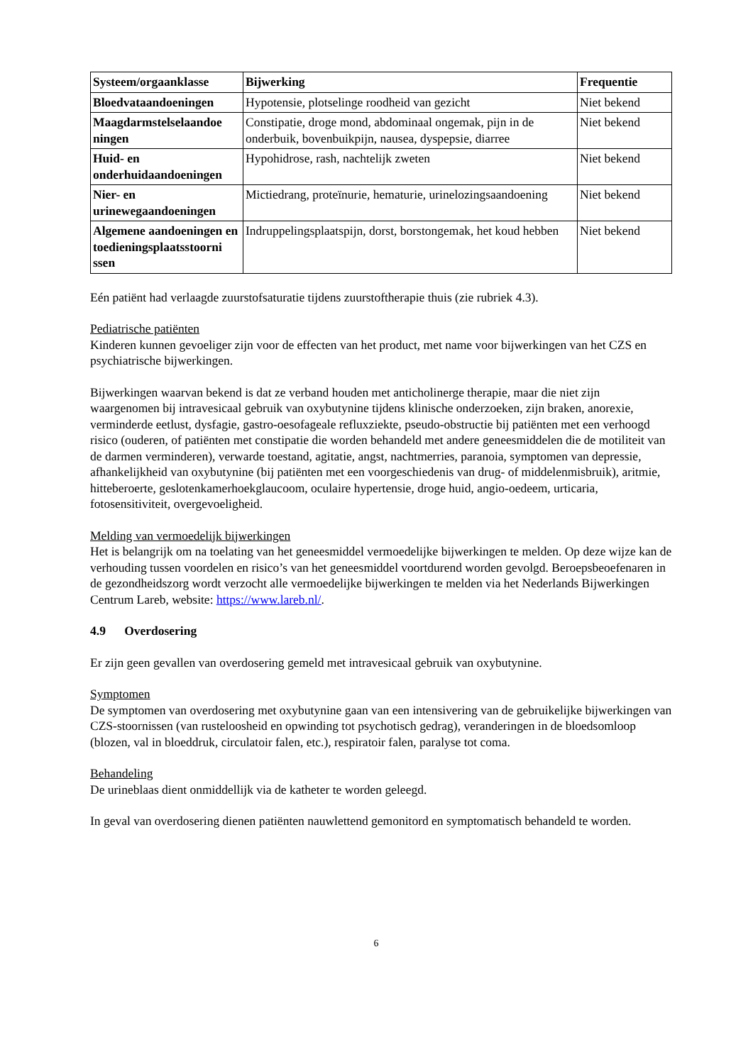| Systeem/orgaanklasse | Bijwerking | Frequentie |
| --- | --- | --- |
| Bloedvataandoeningen | Hypotensie, plotselinge roodheid van gezicht | Niet bekend |
| Maagdarmstelselaandoe ningen | Constipatie, droge mond, abdominaal ongemak, pijn in de onderbuik, bovenbuikpijn, nausea, dyspepsie, diarree | Niet bekend |
| Huid- en onderhuidaandoeningen | Hypohidrose, rash, nachtelijk zweten | Niet bekend |
| Nier- en urinewegaandoeningen | Mictiedrang, proteïnurie, hematurie, urinelozingsaandoening | Niet bekend |
| Algemene aandoeningen en toedieningsplaatsstoorni ssen | Indruppelingsplaatspijn, dorst, borstongemak, het koud hebben | Niet bekend |
Eén patiënt had verlaagde zuurstofsaturatie tijdens zuurstoftherapie thuis (zie rubriek 4.3).
Pediatrische patiënten
Kinderen kunnen gevoeliger zijn voor de effecten van het product, met name voor bijwerkingen van het CZS en psychiatrische bijwerkingen.
Bijwerkingen waarvan bekend is dat ze verband houden met anticholinerge therapie, maar die niet zijn waargenomen bij intravesicaal gebruik van oxybutynine tijdens klinische onderzoeken, zijn braken, anorexie, verminderde eetlust, dysfagie, gastro-oesofageale refluxziekte, pseudo-obstructie bij patiënten met een verhoogd risico (ouderen, of patiënten met constipatie die worden behandeld met andere geneesmiddelen die de motiliteit van de darmen verminderen), verwarde toestand, agitatie, angst, nachtmerries, paranoia, symptomen van depressie, afhankelijkheid van oxybutynine (bij patiënten met een voorgeschiedenis van drug- of middelenmisbruik), aritmie, hitteberoerte, geslotenkamerhoekglaucoom, oculaire hypertensie, droge huid, angio-oedeem, urticaria, fotosensitiviteit, overgevoeligheid.
Melding van vermoedelijk bijwerkingen
Het is belangrijk om na toelating van het geneesmiddel vermoedelijke bijwerkingen te melden. Op deze wijze kan de verhouding tussen voordelen en risico’s van het geneesmiddel voortdurend worden gevolgd. Beroepsbeoefenaren in de gezondheidszorg wordt verzocht alle vermoedelijke bijwerkingen te melden via het Nederlands Bijwerkingen Centrum Lareb, website: https://www.lareb.nl/.
4.9 Overdosering
Er zijn geen gevallen van overdosering gemeld met intravesicaal gebruik van oxybutynine.
Symptomen
De symptomen van overdosering met oxybutynine gaan van een intensivering van de gebruikelijke bijwerkingen van CZS-stoornissen (van rusteloosheid en opwinding tot psychotisch gedrag), veranderingen in de bloedsomloop (blozen, val in bloeddruk, circulatoir falen, etc.), respiratoir falen, paralyse tot coma.
Behandeling
De urineblaas dient onmiddellijk via de katheter te worden geleegd.
In geval van overdosering dienen patiënten nauwlettend gemonitord en symptomatisch behandeld te worden.
6